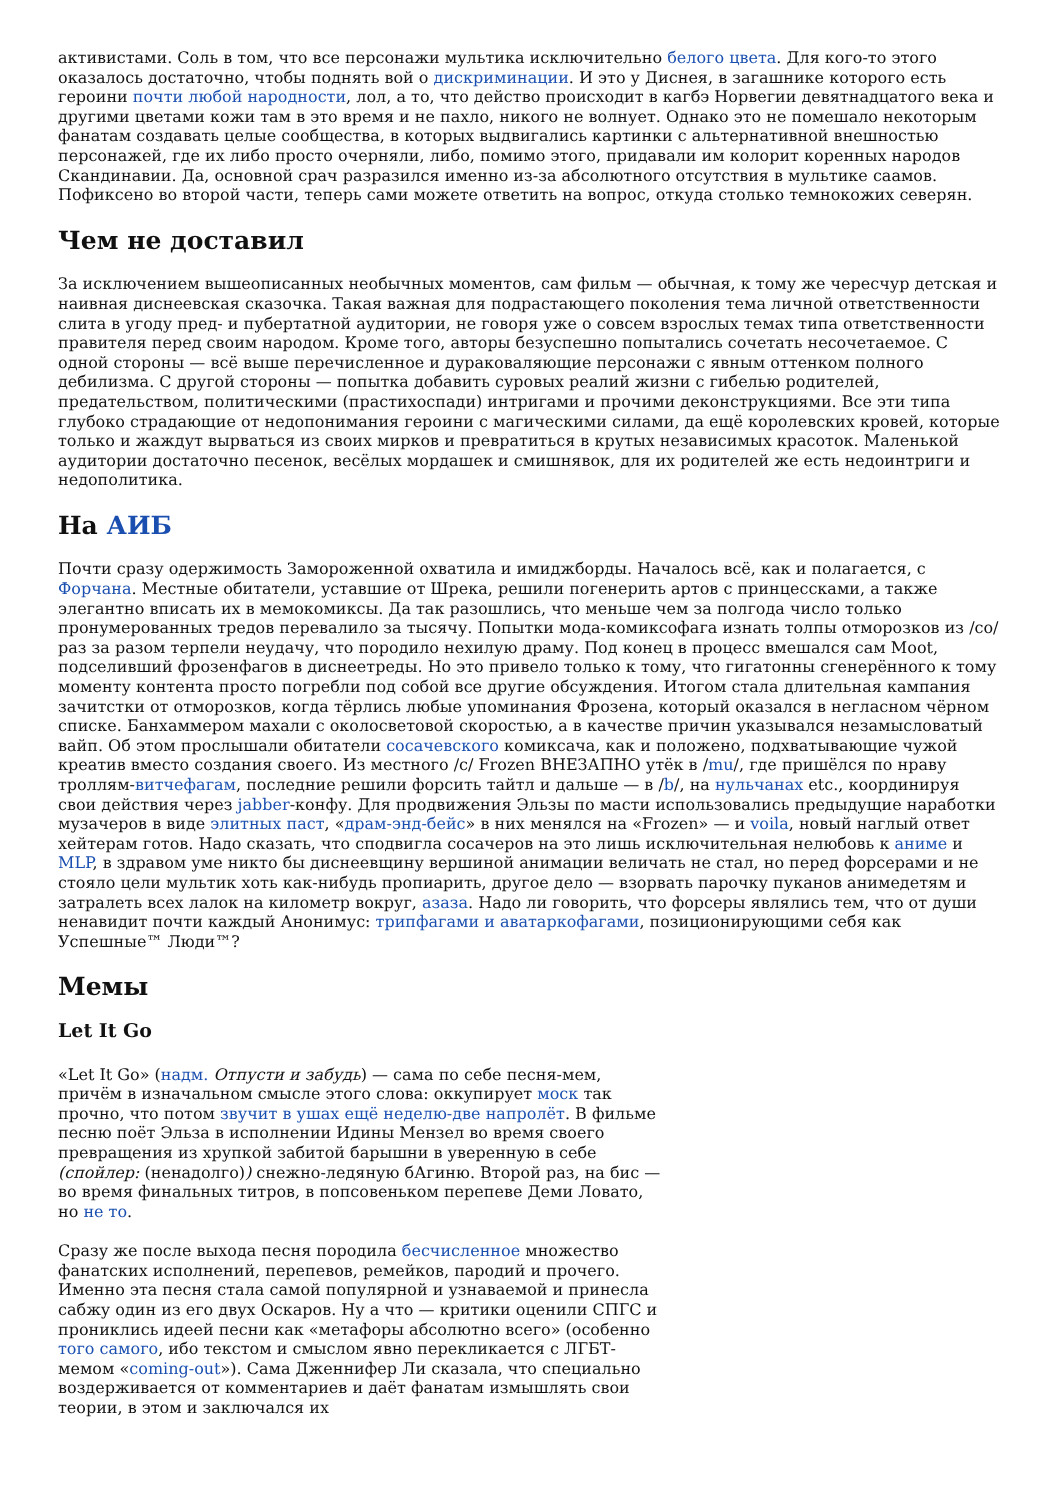активистами. Соль в том, что все персонажи мультика исключительно белого цвета. Для кого-то этого оказалось достаточно, чтобы поднять вой о дискриминации. И это у Диснея, в загашнике которого есть героини почти любой народности, лол, а то, что действо происходит в кагбэ Норвегии девятнадцатого века и другими цветами кожи там в это время и не пахло, никого не волнует. Однако это не помешало некоторым фанатам создавать целые сообщества, в которых выдвигались картинки с альтернативной внешностью персонажей, где их либо просто очерняли, либо, помимо этого, придавали им колорит коренных народов Скандинавии. Да, основной срач разразился именно из-за абсолютного отсутствия в мультике саамов. Пофиксено во второй части, теперь сами можете ответить на вопрос, откуда столько темнокожих северян.
Чем не доставил
За исключением вышеописанных необычных моментов, сам фильм — обычная, к тому же чересчур детская и наивная диснеевская сказочка. Такая важная для подрастающего поколения тема личной ответственности слита в угоду пред- и пубертатной аудитории, не говоря уже о совсем взрослых темах типа ответственности правителя перед своим народом. Кроме того, авторы безуспешно попытались сочетать несочетаемое. С одной стороны — всё выше перечисленное и дураковаляющие персонажи с явным оттенком полного дебилизма. С другой стороны — попытка добавить суровых реалий жизни с гибелью родителей, предательством, политическими (прастихоспади) интригами и прочими деконструкциями. Все эти типа глубоко страдающие от недопонимания героини с магическими силами, да ещё королевских кровей, которые только и жаждут вырваться из своих мирков и превратиться в крутых независимых красоток. Маленькой аудитории достаточно песенок, весёлых мордашек и смишнявок, для их родителей же есть недоинтриги и недополитика.
На АИБ
Почти сразу одержимость Замороженной охватила и имиджборды. Началось всё, как и полагается, с Форчана. Местные обитатели, уставшие от Шрека, решили погенерить артов с принцессками, а также элегантно вписать их в мемокомиксы. Да так разошлись, что меньше чем за полгода число только пронумерованных тредов перевалило за тысячу. Попытки мода-комиксофага изнать толпы отморозков из /co/ раз за разом терпели неудачу, что породило нехилую драму. Под конец в процесс вмешался сам Moot, подселивший фрозенфагов в диснеетреды. Но это привело только к тому, что гигатонны сгенерённого к тому моменту контента просто погребли под собой все другие обсуждения. Итогом стала длительная кампания зачитстки от отморозков, когда тёрлись любые упоминания Фрозена, который оказался в негласном чёрном списке. Банхаммером махали с околосветовой скоростью, а в качестве причин указывался незамысловатый вайп. Об этом прослышали обитатели сосачевского комиксача, как и положено, подхватывающие чужой креатив вместо создания своего. Из местного /c/ Frozen ВНЕЗАПНО утёк в /mu/, где пришёлся по нраву троллям-витчефагам, последние решили форсить тайтл и дальше — в /b/, на нульчанах etc., координируя свои действия через jabber-конфу. Для продвижения Эльзы по масти использовались предыдущие наработки музачеров в виде элитных паст, «драм-энд-бейс» в них менялся на «Frozen» — и voila, новый наглый ответ хейтерам готов. Надо сказать, что сподвигла сосачеров на это лишь исключительная нелюбовь к аниме и MLP, в здравом уме никто бы диснеевщину вершиной анимации величать не стал, но перед форсерами и не стояло цели мультик хоть как-нибудь пропиарить, другое дело — взорвать парочку пуканов анимедетям и затралеть всех лалок на километр вокруг, азаза. Надо ли говорить, что форсеры являлись тем, что от души ненавидит почти каждый Анонимус: трипфагами и аватаркофагами, позиционирующими себя как Успешные™ Люди™?
Мемы
Let It Go
«Let It Go» (надм. Отпусти и забудь) — сама по себе песня-мем, причём в изначальном смысле этого слова: оккупирует моск так прочно, что потом звучит в ушах ещё неделю-две напролёт. В фильме песню поёт Эльза в исполнении Идины Мензел во время своего превращения из хрупкой забитой барышни в уверенную в себе (спойлер: (ненадолго)) снежно-ледяную бАгиню. Второй раз, на бис — во время финальных титров, в попсовеньком перепеве Деми Ловато, но не то.
Сразу же после выхода песня породила бесчисленное множество фанатских исполнений, перепевов, ремейков, пародий и прочего. Именно эта песня стала самой популярной и узнаваемой и принесла сабжу один из его двух Оскаров. Ну а что — критики оценили СПГС и прониклись идеей песни как «метафоры абсолютно всего» (особенно того самого, ибо текстом и смыслом явно перекликается с ЛГБТ-мемом «coming-out»). Сама Дженнифер Ли сказала, что специально воздерживается от комментариев и даёт фанатам измышлять свои теории, в этом и заключался их